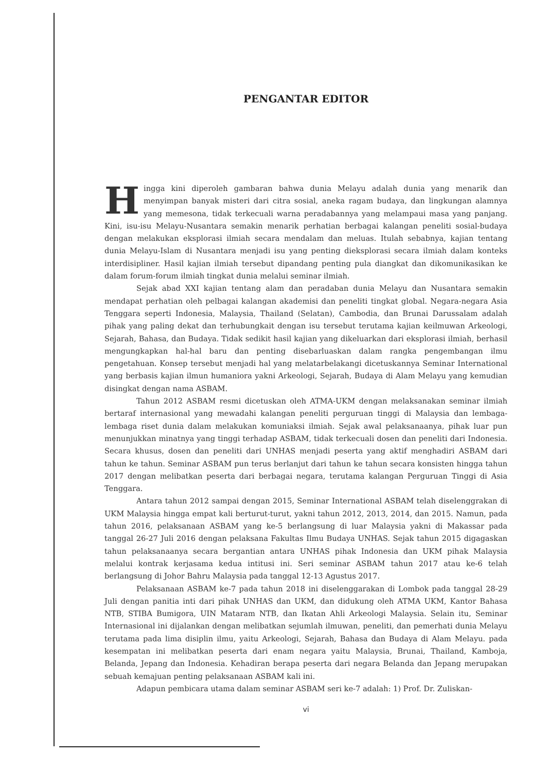PENGANTAR EDITOR
Hingga kini diperoleh gambaran bahwa dunia Melayu adalah dunia yang menarik dan menyimpan banyak misteri dari citra sosial, aneka ragam budaya, dan lingkungan alamnya yang memesona, tidak terkecuali warna peradabannya yang melampaui masa yang panjang. Kini, isu-isu Melayu-Nusantara semakin menarik perhatian berbagai kalangan peneliti sosial-budaya dengan melakukan eksplorasi ilmiah secara mendalam dan meluas. Itulah sebabnya, kajian tentang dunia Melayu-Islam di Nusantara menjadi isu yang penting dieksplorasi secara ilmiah dalam konteks interdisipliner. Hasil kajian ilmiah tersebut dipandang penting pula diangkat dan dikomunikasikan ke dalam forum-forum ilmiah tingkat dunia melalui seminar ilmiah.
Sejak abad XXI kajian tentang alam dan peradaban dunia Melayu dan Nusantara semakin mendapat perhatian oleh pelbagai kalangan akademisi dan peneliti tingkat global. Negara-negara Asia Tenggara seperti Indonesia, Malaysia, Thailand (Selatan), Cambodia, dan Brunai Darussalam adalah pihak yang paling dekat dan terhubungkait dengan isu tersebut terutama kajian keilmuwan Arkeologi, Sejarah, Bahasa, dan Budaya. Tidak sedikit hasil kajian yang dikeluarkan dari eksplorasi ilmiah, berhasil mengungkapkan hal-hal baru dan penting disebarluaskan dalam rangka pengembangan ilmu pengetahuan. Konsep tersebut menjadi hal yang melatarbelakangi dicetuskannya Seminar International yang berbasis kajian ilmun humaniora yakni Arkeologi, Sejarah, Budaya di Alam Melayu yang kemudian disingkat dengan nama ASBAM.
Tahun 2012 ASBAM resmi dicetuskan oleh ATMA-UKM dengan melaksanakan seminar ilmiah bertaraf internasional yang mewadahi kalangan peneliti perguruan tinggi di Malaysia dan lembaga-lembaga riset dunia dalam melakukan komuniaksi ilmiah. Sejak awal pelaksanaanya, pihak luar pun menunjukkan minatnya yang tinggi terhadap ASBAM, tidak terkecuali dosen dan peneliti dari Indonesia. Secara khusus, dosen dan peneliti dari UNHAS menjadi peserta yang aktif menghadiri ASBAM dari tahun ke tahun. Seminar ASBAM pun terus berlanjut dari tahun ke tahun secara konsisten hingga tahun 2017 dengan melibatkan peserta dari berbagai negara, terutama kalangan Perguruan Tinggi di Asia Tenggara.
Antara tahun 2012 sampai dengan 2015, Seminar International ASBAM telah diselenggrakan di UKM Malaysia hingga empat kali berturut-turut, yakni tahun 2012, 2013, 2014, dan 2015. Namun, pada tahun 2016, pelaksanaan ASBAM yang ke-5 berlangsung di luar Malaysia yakni di Makassar pada tanggal 26-27 Juli 2016 dengan pelaksana Fakultas Ilmu Budaya UNHAS. Sejak tahun 2015 digagaskan tahun pelaksanaanya secara bergantian antara UNHAS pihak Indonesia dan UKM pihak Malaysia melalui kontrak kerjasama kedua intitusi ini. Seri seminar ASBAM tahun 2017 atau ke-6 telah berlangsung di Johor Bahru Malaysia pada tanggal 12-13 Agustus 2017.
Pelaksanaan ASBAM ke-7 pada tahun 2018 ini diselenggarakan di Lombok pada tanggal 28-29 Juli dengan panitia inti dari pihak UNHAS dan UKM, dan didukung oleh ATMA UKM, Kantor Bahasa NTB, STIBA Bumigora, UIN Mataram NTB, dan Ikatan Ahli Arkeologi Malaysia. Selain itu, Seminar Internasional ini dijalankan dengan melibatkan sejumlah ilmuwan, peneliti, dan pemerhati dunia Melayu terutama pada lima disiplin ilmu, yaitu Arkeologi, Sejarah, Bahasa dan Budaya di Alam Melayu. pada kesempatan ini melibatkan peserta dari enam negara yaitu Malaysia, Brunai, Thailand, Kamboja, Belanda, Jepang dan Indonesia. Kehadiran berapa peserta dari negara Belanda dan Jepang merupakan sebuah kemajuan penting pelaksanaan ASBAM kali ini.
Adapun pembicara utama dalam seminar ASBAM seri ke-7 adalah: 1) Prof. Dr. Zuliskan-
vi